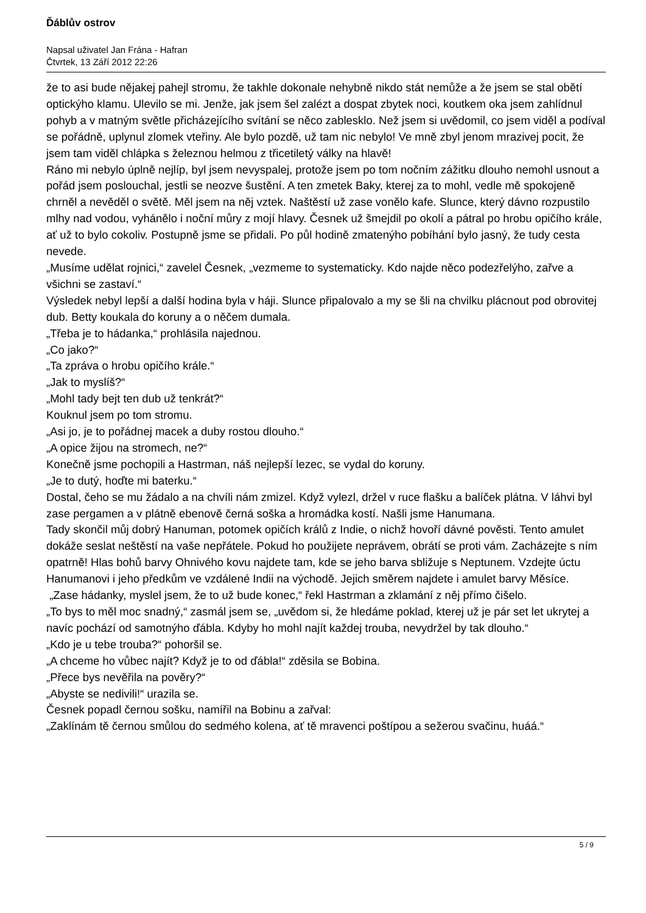Ďáblův ostrov
Napsal uživatel Jan Frána - Hafran
Čtvrtek, 13 Září 2012 22:26
že to asi bude nějakej pahejl stromu, že takhle dokonale nehybně nikdo stát nemůže a že jsem se stal obětí optickýho klamu. Ulevilo se mi. Jenže, jak jsem šel zalézt a dospat zbytek noci, koutkem oka jsem zahlídnul pohyb a v matným světle přicházejícího svítání se něco zablesklo. Než jsem si uvědomil, co jsem viděl a podíval se pořádně, uplynul zlomek vteřiny. Ale bylo pozdě, už tam nic nebylo! Ve mně zbyl jenom mrazivej pocit, že jsem tam viděl chlápka s železnou helmou z třicetiletý války na hlavě!
Ráno mi nebylo úplně nejlíp, byl jsem nevyspalej, protože jsem po tom nočním zážitku dlouho nemohl usnout a pořád jsem poslouchal, jestli se neozve šustění. A ten zmetek Baky, kterej za to mohl, vedle mě spokojeně chrněl a nevěděl o světě. Měl jsem na něj vztek. Naštěstí už zase vonělo kafe. Slunce, který dávno rozpustilo mlhy nad vodou, vyhánělo i noční můry z mojí hlavy. Česnek už šmejdil po okolí a pátral po hrobu opičího krále, ať už to bylo cokoliv. Postupně jsme se přidali. Po půl hodině zmatenýho pobíhání bylo jasný, že tudy cesta nevede.
„Musíme udělat rojnici,“ zavelel Česnek, „vezmeme to systematicky. Kdo najde něco podezřelýho, zařve a všichni se zastaví.“
Výsledek nebyl lepší a další hodina byla v háji. Slunce připalovalo a my se šli na chvilku plácnout pod obrovitej dub. Betty koukala do koruny a o něčem dumala.
„Třeba je to hádanka,“ prohlásila najednou.
„Co jako?“
„Ta zpráva o hrobu opičího krále.“
„Jak to myslíš?“
„Mohl tady bejt ten dub už tenkrát?“
Kouknul jsem po tom stromu.
„Asi jo, je to pořádnej macek a duby rostou dlouho.“
„A opice žijou na stromech, ne?“
Konečně jsme pochopili a Hastrman, náš nejlepší lezec, se vydal do koruny.
„Je to dutý, hoďte mi baterku.“
Dostal, čeho se mu žádalo a na chvíli nám zmizel. Když vylezl, držel v ruce flašku a balíček plátna. V láhvi byl zase pergamen a v plátně ebenově černá soška a hromádka kostí. Našli jsme Hanumana.
Tady skončil můj dobrý Hanuman, potomek opičích králů z Indie, o nichž hovoří dávné pověsti. Tento amulet dokáže seslat neštěstí na vaše nepřátele. Pokud ho použijete neprávem, obrátí se proti vám. Zacházejte s ním opatrně! Hlas bohů barvy Ohnivého kovu najdete tam, kde se jeho barva sbližuje s Neptunem. Vzdejte úctu Hanumanovi i jeho předkům ve vzdálené Indii na východě. Jejich směrem najdete i amulet barvy Měsíce.
„Zase hádanky, myslel jsem, že to už bude konec,“ řekl Hastrman a zklamání z něj přímo čišelo.
„To bys to měl moc snadný,“ zasmál jsem se, „uvědom si, že hledáme poklad, kterej už je pár set let ukrytej a navíc pochází od samotnýho ďábla. Kdyby ho mohl najít každej trouba, nevydržel by tak dlouho.“
„Kdo je u tebe trouba?“ pohoršil se.
„A chceme ho vůbec najít? Když je to od ďábla!“ zděsila se Bobina.
„Přece bys nevěřila na pověry?“
„Abyste se nedivili!“ urazila se.
Česnek popadl černou sošku, namířil na Bobinu a zařval:
„Zaklínám tě černou smůlou do sedmého kolena, ať tě mravenci poštípou a sežerou svačinu, huáá.“
5 / 9